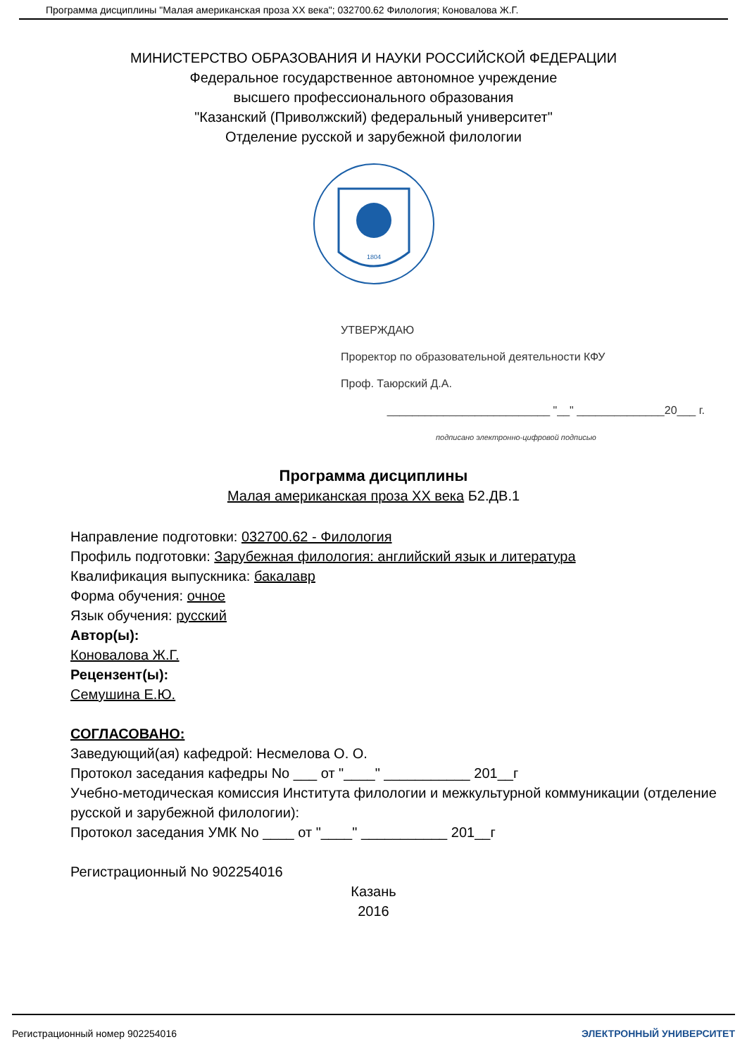Программа дисциплины "Малая американская проза XX века"; 032700.62 Филология; Коновалова Ж.Г.
МИНИСТЕРСТВО ОБРАЗОВАНИЯ И НАУКИ РОССИЙСКОЙ ФЕДЕРАЦИИ
Федеральное государственное автономное учреждение
высшего профессионального образования
"Казанский (Приволжский) федеральный университет"
Отделение русской и зарубежной филологии
1804
УТВЕРЖДАЮ
Проректор по образовательной деятельности КФУ
Проф. Таюрский Д.А.
__________________________ "__" ______________20___ г.
подписано электронно-цифровой подписью
Программа дисциплины
Малая американская проза XX века Б2.ДВ.1
Направление подготовки: 032700.62 - Филология
Профиль подготовки: Зарубежная филология: английский язык и литература
Квалификация выпускника: бакалавр
Форма обучения: очное
Язык обучения: русский
Автор(ы):
Коновалова Ж.Г.
Рецензент(ы):
Семушина Е.Ю.
СОГЛАСОВАНО:
Заведующий(ая) кафедрой: Несмелова О. О.
Протокол заседания кафедры No ___ от "____" ___________ 201__г
Учебно-методическая комиссия Института филологии и межкультурной коммуникации (отделение русской и зарубежной филологии):
Протокол заседания УМК No ____ от "____" ___________ 201__г
Регистрационный No 902254016
Казань
2016
Регистрационный номер 902254016 ЭЛЕКТРОННЫЙ УНИВЕРСИТЕТ